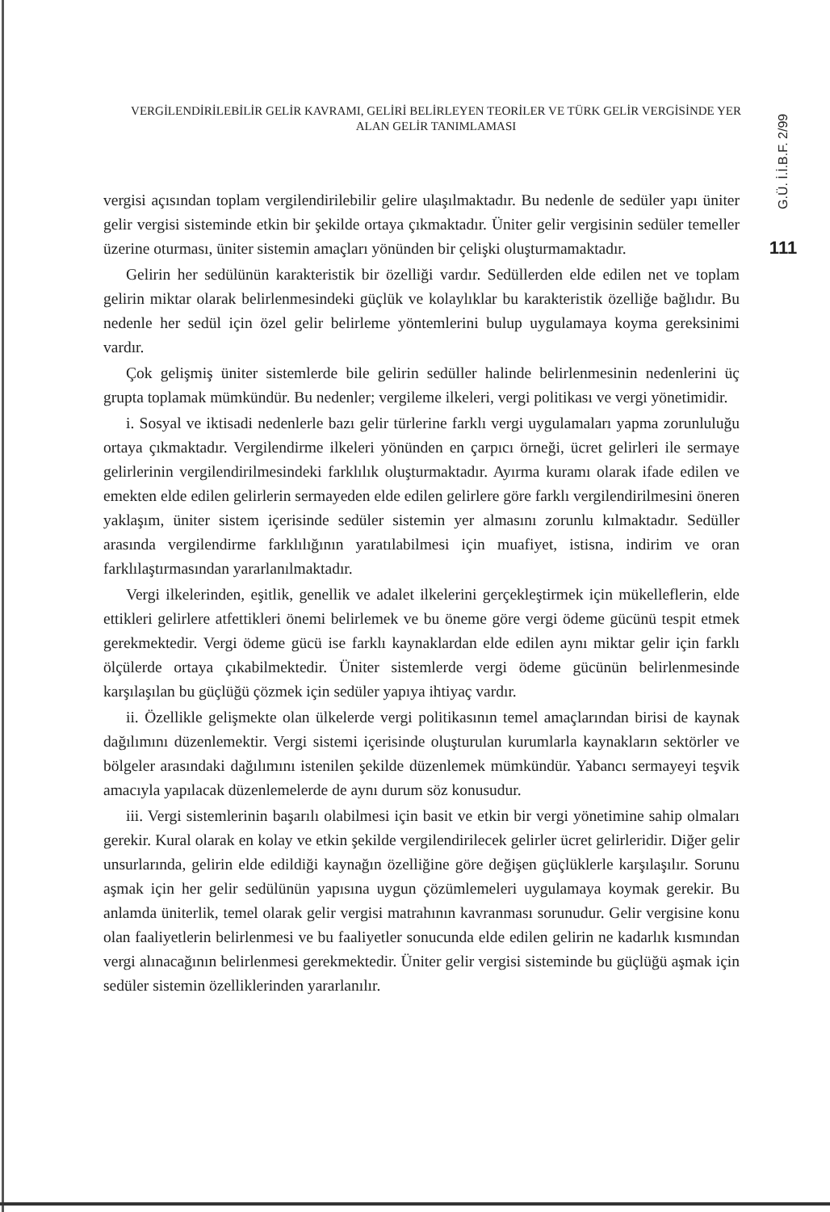VERGİLENDİRİLEBİLİR GELİR KAVRAMI, GELİRİ BELİRLEYEN TEORİLER VE TÜRK GELİR VERGİSİNDE YER ALAN GELİR TANIMLAMASI
G.Ü. İ.İ.B.F. 2/99
111
vergisi açısından toplam vergilendirilebilir gelire ulaşılmaktadır. Bu nedenle de sedüler yapı üniter gelir vergisi sisteminde etkin bir şekilde ortaya çıkmaktadır. Üniter gelir vergisinin sedüler temeller üzerine oturması, üniter sistemin amaçları yönünden bir çelişki oluşturmamaktadır.
Gelirin her sedülünün karakteristik bir özelliği vardır. Sedüllerden elde edilen net ve toplam gelirin miktar olarak belirlenmesindeki güçlük ve kolaylıklar bu karakteristik özelliğe bağlıdır. Bu nedenle her sedül için özel gelir belirleme yöntemlerini bulup uygulamaya koyma gereksinimi vardır.
Çok gelişmiş üniter sistemlerde bile gelirin sedüller halinde belirlenmesinin nedenlerini üç grupta toplamak mümkündür. Bu nedenler; vergileme ilkeleri, vergi politikası ve vergi yönetimidir.
i. Sosyal ve iktisadi nedenlerle bazı gelir türlerine farklı vergi uygulamaları yapma zorunluluğu ortaya çıkmaktadır. Vergilendirme ilkeleri yönünden en çarpıcı örneği, ücret gelirleri ile sermaye gelirlerinin vergilendirilmesindeki farklılık oluşturmaktadır. Ayırma kuramı olarak ifade edilen ve emekten elde edilen gelirlerin sermayeden elde edilen gelirlere göre farklı vergilendirilmesini öneren yaklaşım, üniter sistem içerisinde sedüler sistemin yer almasını zorunlu kılmaktadır. Sedüller arasında vergilendirme farklılığının yaratılabilmesi için muafiyet, istisna, indirim ve oran farklılaştırmasından yararlanılmaktadır.
Vergi ilkelerinden, eşitlik, genellik ve adalet ilkelerini gerçekleştirmek için mükelleflerin, elde ettikleri gelirlere atfettikleri önemi belirlemek ve bu öneme göre vergi ödeme gücünü tespit etmek gerekmektedir. Vergi ödeme gücü ise farklı kaynaklardan elde edilen aynı miktar gelir için farklı ölçülerde ortaya çıkabilmektedir. Üniter sistemlerde vergi ödeme gücünün belirlenmesinde karşılaşılan bu güçlüğü çözmek için sedüler yapıya ihtiyaç vardır.
ii. Özellikle gelişmekte olan ülkelerde vergi politikasının temel amaçlarından birisi de kaynak dağılımını düzenlemektir. Vergi sistemi içerisinde oluşturulan kurumlarla kaynakların sektörler ve bölgeler arasındaki dağılımını istenilen şekilde düzenlemek mümkündür. Yabancı sermayeyi teşvik amacıyla yapılacak düzenlemelerde de aynı durum söz konusudur.
iii. Vergi sistemlerinin başarılı olabilmesi için basit ve etkin bir vergi yönetimine sahip olmaları gerekir. Kural olarak en kolay ve etkin şekilde vergilendirilecek gelirler ücret gelirleridir. Diğer gelir unsurlarında, gelirin elde edildiği kaynağın özelliğine göre değişen güçlüklerle karşılaşılır. Sorunu aşmak için her gelir sedülünün yapısına uygun çözümlemeleri uygulamaya koymak gerekir. Bu anlamda üniterlik, temel olarak gelir vergisi matrahının kavranması sorunudur. Gelir vergisine konu olan faaliyetlerin belirlenmesi ve bu faaliyetler sonucunda elde edilen gelirin ne kadarlık kısmından vergi alınacağının belirlenmesi gerekmektedir. Üniter gelir vergisi sisteminde bu güçlüğü aşmak için sedüler sistemin özelliklerinden yararlanılır.